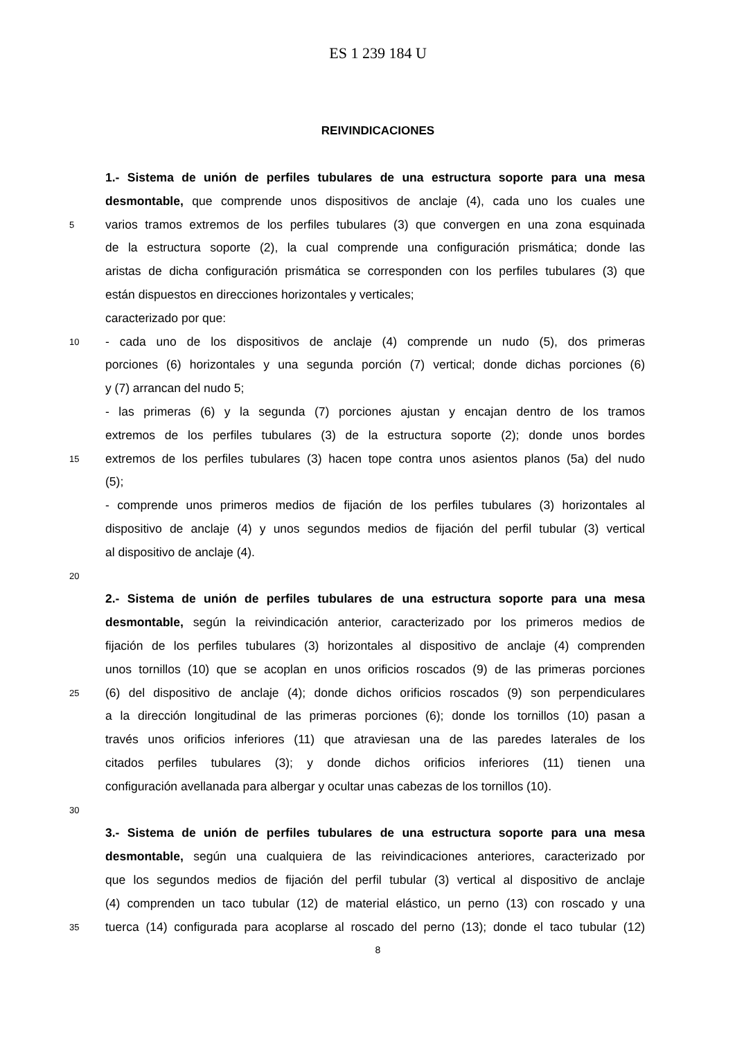ES 1 239 184 U
REIVINDICACIONES
1.- Sistema de unión de perfiles tubulares de una estructura soporte para una mesa
desmontable, que comprende unos dispositivos de anclaje (4), cada uno los cuales une
5
varios tramos extremos de los perfiles tubulares (3) que convergen en una zona esquinada
de la estructura soporte (2), la cual comprende una configuración prismática; donde las
aristas de dicha configuración prismática se corresponden con los perfiles tubulares (3) que
están dispuestos en direcciones horizontales y verticales;
caracterizado por que:
10
- cada uno de los dispositivos de anclaje (4) comprende un nudo (5), dos primeras
porciones (6) horizontales y una segunda porción (7) vertical; donde dichas porciones (6)
y (7) arrancan del nudo 5;
- las primeras (6) y la segunda (7) porciones ajustan y encajan dentro de los tramos
extremos de los perfiles tubulares (3) de la estructura soporte (2); donde unos bordes
15
extremos de los perfiles tubulares (3) hacen tope contra unos asientos planos (5a) del nudo
(5);
- comprende unos primeros medios de fijación de los perfiles tubulares (3) horizontales al
dispositivo de anclaje (4) y unos segundos medios de fijación del perfil tubular (3) vertical
al dispositivo de anclaje (4).
20
2.- Sistema de unión de perfiles tubulares de una estructura soporte para una mesa
desmontable, según la reivindicación anterior, caracterizado por los primeros medios de
fijación de los perfiles tubulares (3) horizontales al dispositivo de anclaje (4) comprenden
unos tornillos (10) que se acoplan en unos orificios roscados (9) de las primeras porciones
25
(6) del dispositivo de anclaje (4); donde dichos orificios roscados (9) son perpendiculares
a la dirección longitudinal de las primeras porciones (6); donde los tornillos (10) pasan a
través unos orificios inferiores (11) que atraviesan una de las paredes laterales de los
citados perfiles tubulares (3); y donde dichos orificios inferiores (11) tienen una
configuración avellanada para albergar y ocultar unas cabezas de los tornillos (10).
30
3.- Sistema de unión de perfiles tubulares de una estructura soporte para una mesa
desmontable, según una cualquiera de las reivindicaciones anteriores, caracterizado por
que los segundos medios de fijación del perfil tubular (3) vertical al dispositivo de anclaje
(4) comprenden un taco tubular (12) de material elástico, un perno (13) con roscado y una
35
tuerca (14) configurada para acoplarse al roscado del perno (13); donde el taco tubular (12)
8